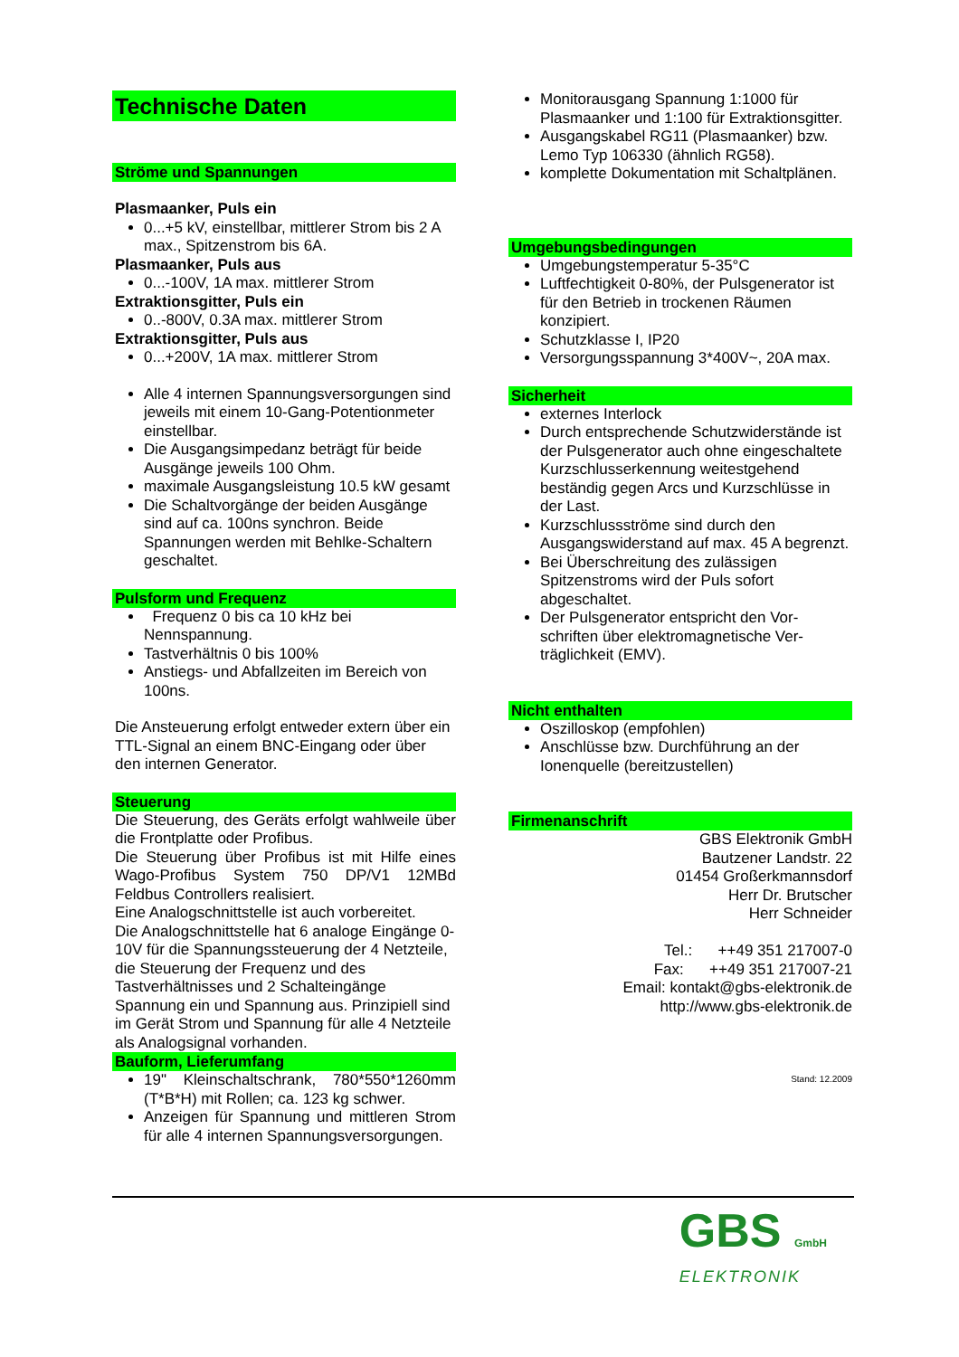Technische Daten
Ströme und Spannungen
Plasmaanker, Puls ein
0...+5 kV, einstellbar, mittlerer Strom bis 2 A max., Spitzenstrom bis 6A.
Plasmaanker, Puls aus
0...-100V, 1A max. mittlerer Strom
Extraktionsgitter, Puls ein
0..-800V, 0.3A max. mittlerer Strom
Extraktionsgitter, Puls aus
0...+200V, 1A max. mittlerer Strom
Alle 4 internen Spannungsversorgungen sind jeweils mit einem 10-Gang-Potentionmeter einstellbar.
Die Ausgangsimpedanz beträgt für beide Ausgänge jeweils 100 Ohm.
maximale Ausgangsleistung 10.5 kW gesamt
Die Schaltvorgänge der beiden Ausgänge sind auf ca. 100ns synchron. Beide Spannungen werden mit Behlke-Schaltern geschaltet.
Pulsform und Frequenz
Frequenz 0 bis ca 10 kHz bei Nennspannung.
Tastverhältnis 0 bis 100%
Anstiegs- und Abfallzeiten im Bereich von 100ns.
Die Ansteuerung erfolgt entweder extern über ein TTL-Signal an einem BNC-Eingang oder über den internen Generator.
Steuerung
Die Steuerung, des Geräts erfolgt wahlweile über die Frontplatte oder Profibus.
Die Steuerung über Profibus ist mit Hilfe eines Wago-Profibus System 750 DP/V1 12MBd Feldbus Controllers realisiert.
Eine Analogschnittstelle ist auch vorbereitet.
Die Analogschnittstelle hat 6 analoge Eingänge 0-10V für die Spannungssteuerung der 4 Netzteile, die Steuerung der Frequenz und des Tastverhältnisses und 2 Schalteingänge Spannung ein und Spannung aus. Prinzipiell sind im Gerät Strom und Spannung für alle 4 Netzteile als Analogsignal vorhanden.
Bauform, Lieferumfang
19" Kleinschaltschrank, 780*550*1260mm (T*B*H) mit Rollen; ca. 123 kg schwer.
Anzeigen für Spannung und mittleren Strom für alle 4 internen Spannungsversorgungen.
Monitorausgang Spannung 1:1000 für Plasmaanker und 1:100 für Extraktionsgitter.
Ausgangskabel RG11 (Plasmaanker) bzw. Lemo Typ 106330 (ähnlich RG58).
komplette Dokumentation mit Schaltplänen.
Umgebungsbedingungen
Umgebungstemperatur 5-35°C
Luftfechtigkeit 0-80%, der Pulsgenerator ist für den Betrieb in trockenen Räumen konzipiert.
Schutzklasse I, IP20
Versorgungsspannung 3*400V~, 20A max.
Sicherheit
externes Interlock
Durch entsprechende Schutzwiderstände ist der Pulsgenerator auch ohne eingeschaltete Kurzschlusserkennung weitestgehend beständig gegen Arcs und Kurzschlüsse in der Last.
Kurzschlussströme sind durch den Ausgangswiderstand auf max. 45 A begrenzt.
Bei Überschreitung des zulässigen Spitzenstroms wird der Puls sofort abgeschaltet.
Der Pulsgenerator entspricht den Vor-schriften über elektromagnetische Ver-träglichkeit (EMV).
Nicht enthalten
Oszilloskop (empfohlen)
Anschlüsse bzw. Durchführung an der Ionenquelle (bereitzustellen)
Firmenanschrift
GBS Elektronik GmbH
Bautzener Landstr. 22
01454 Großerkmannsdorf
Herr Dr. Brutscher
Herr Schneider
Tel.: ++49 351 217007-0
Fax: ++49 351 217007-21
Email: kontakt@gbs-elektronik.de
http://www.gbs-elektronik.de
Stand: 12.2009
GBS GmbH ELEKTRONIK